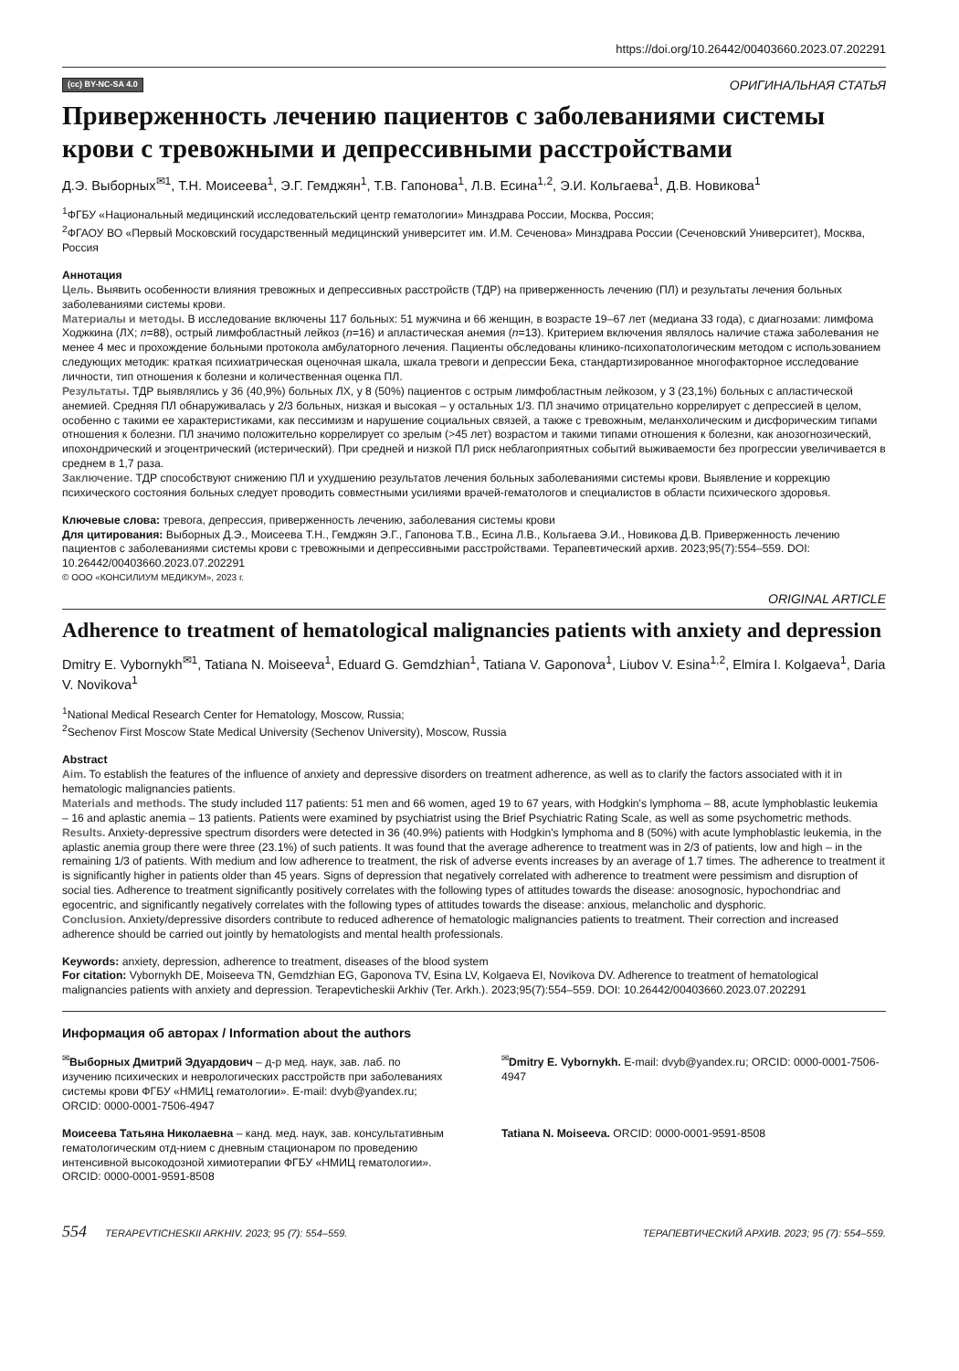https://doi.org/10.26442/00403660.2023.07.202291
(cc) BY-NC-SA 4.0 ОРИГИНАЛЬНАЯ СТАТЬЯ
Приверженность лечению пациентов с заболеваниями системы крови с тревожными и депрессивными расстройствами
Д.Э. Выборных<sup>✉1</sup>, Т.Н. Моисеева<sup>1</sup>, Э.Г. Гемджян<sup>1</sup>, Т.В. Гапонова<sup>1</sup>, Л.В. Есина<sup>1,2</sup>, Э.И. Кольгаева<sup>1</sup>, Д.В. Новикова<sup>1</sup>
<sup>1</sup> ФГБУ «Национальный медицинский исследовательский центр гематологии» Минздрава России, Москва, Россия;
<sup>2</sup> ФГАОУ ВО «Первый Московский государственный медицинский университет им. И.М. Сеченова» Минздрава России (Сеченовский Университет), Москва, Россия
Аннотация
Цель. Выявить особенности влияния тревожных и депрессивных расстройств (ТДР) на приверженность лечению (ПЛ) и результаты лечения больных заболеваниями системы крови.
Материалы и методы. В исследование включены 117 больных: 51 мужчина и 66 женщин, в возрасте 19–67 лет (медиана 33 года), с диагнозами: лимфома Ходжкина (ЛХ; n=88), острый лимфобластный лейкоз (n=16) и апластическая анемия (n=13). Критерием включения являлось наличие стажа заболевания не менее 4 мес и прохождение больными протокола амбулаторного лечения. Пациенты обследованы клинико-психопатологическим методом с использованием следующих методик: краткая психиатрическая оценочная шкала, шкала тревоги и депрессии Бека, стандартизированное многофакторное исследование личности, тип отношения к болезни и количественная оценка ПЛ.
Результаты. ТДР выявлялись у 36 (40,9%) больных ЛХ, у 8 (50%) пациентов с острым лимфобластным лейкозом, у 3 (23,1%) больных с апластической анемией. Средняя ПЛ обнаруживалась у 2/3 больных, низкая и высокая – у остальных 1/3. ПЛ значимо отрицательно коррелирует с депрессией в целом, особенно с такими ее характеристиками, как пессимизм и нарушение социальных связей, а также с тревожным, меланхолическим и дисфорическим типами отношения к болезни. ПЛ значимо положительно коррелирует со зрелым (>45 лет) возрастом и такими типами отношения к болезни, как анозогнозический, ипохондрический и эгоцентрический (истерический). При средней и низкой ПЛ риск неблагоприятных событий выживаемости без прогрессии увеличивается в среднем в 1,7 раза.
Заключение. ТДР способствуют снижению ПЛ и ухудшению результатов лечения больных заболеваниями системы крови. Выявление и коррекцию психического состояния больных следует проводить совместными усилиями врачей-гематологов и специалистов в области психического здоровья.
Ключевые слова: тревога, депрессия, приверженность лечению, заболевания системы крови
Для цитирования: Выборных Д.Э., Моисеева Т.Н., Гемджян Э.Г., Гапонова Т.В., Есина Л.В., Кольгаева Э.И., Новикова Д.В. Приверженность лечению пациентов с заболеваниями системы крови с тревожными и депрессивными расстройствами. Терапевтический архив. 2023;95(7):554–559. DOI: 10.26442/00403660.2023.07.202291
© ООО «КОНСИЛИУМ МЕДИКУМ», 2023 г.
ORIGINAL ARTICLE
Adherence to treatment of hematological malignancies patients with anxiety and depression
Dmitry E. Vybornykh<sup>✉1</sup>, Tatiana N. Moiseeva<sup>1</sup>, Eduard G. Gemdzhian<sup>1</sup>, Tatiana V. Gaponova<sup>1</sup>, Liubov V. Esina<sup>1,2</sup>, Elmira I. Kolgaeva<sup>1</sup>, Daria V. Novikova<sup>1</sup>
<sup>1</sup> National Medical Research Center for Hematology, Moscow, Russia;
<sup>2</sup> Sechenov First Moscow State Medical University (Sechenov University), Moscow, Russia
Abstract
Aim. To establish the features of the influence of anxiety and depressive disorders on treatment adherence, as well as to clarify the factors associated with it in hematologic malignancies patients.
Materials and methods. The study included 117 patients: 51 men and 66 women, aged 19 to 67 years, with Hodgkin's lymphoma – 88, acute lymphoblastic leukemia – 16 and aplastic anemia – 13 patients. Patients were examined by psychiatrist using the Brief Psychiatric Rating Scale, as well as some psychometric methods.
Results. Anxiety-depressive spectrum disorders were detected in 36 (40.9%) patients with Hodgkin's lymphoma and 8 (50%) with acute lymphoblastic leukemia, in the aplastic anemia group there were three (23.1%) of such patients. It was found that the average adherence to treatment was in 2/3 of patients, low and high – in the remaining 1/3 of patients. With medium and low adherence to treatment, the risk of adverse events increases by an average of 1.7 times. The adherence to treatment it is significantly higher in patients older than 45 years. Signs of depression that negatively correlated with adherence to treatment were pessimism and disruption of social ties. Adherence to treatment significantly positively correlates with the following types of attitudes towards the disease: anosognosic, hypochondriac and egocentric, and significantly negatively correlates with the following types of attitudes towards the disease: anxious, melancholic and dysphoric.
Conclusion. Anxiety/depressive disorders contribute to reduced adherence of hematologic malignancies patients to treatment. Their correction and increased adherence should be carried out jointly by hematologists and mental health professionals.
Keywords: anxiety, depression, adherence to treatment, diseases of the blood system
For citation: Vybornykh DE, Moiseeva TN, Gemdzhian EG, Gaponova TV, Esina LV, Kolgaeva EI, Novikova DV. Adherence to treatment of hematological malignancies patients with anxiety and depression. Terapevticheskii Arkhiv (Ter. Arkh.). 2023;95(7):554–559. DOI: 10.26442/00403660.2023.07.202291
Информация об авторах / Information about the authors
<sup>✉</sup>Выборных Дмитрий Эдуардович – д-р мед. наук, зав. лаб. по изучению психических и неврологических расстройств при заболеваниях системы крови ФГБУ «НМИЦ гематологии». E-mail: dvyb@yandex.ru; ORCID: 0000-0001-7506-4947
<sup>✉</sup>Dmitry E. Vybornykh. E-mail: dvyb@yandex.ru; ORCID: 0000-0001-7506-4947
Моисеева Татьяна Николаевна – канд. мед. наук, зав. консультативным гематологическим отд-нием с дневным стационаром по проведению интенсивной высокодозной химиотерапии ФГБУ «НМИЦ гематологии». ORCID: 0000-0001-9591-8508
Tatiana N. Moiseeva. ORCID: 0000-0001-9591-8508
554 TERAPEVTICHESKII ARKHIV. 2023; 95 (7): 554–559. ТЕРАПЕВТИЧЕСКИЙ АРХИВ. 2023; 95 (7): 554–559.